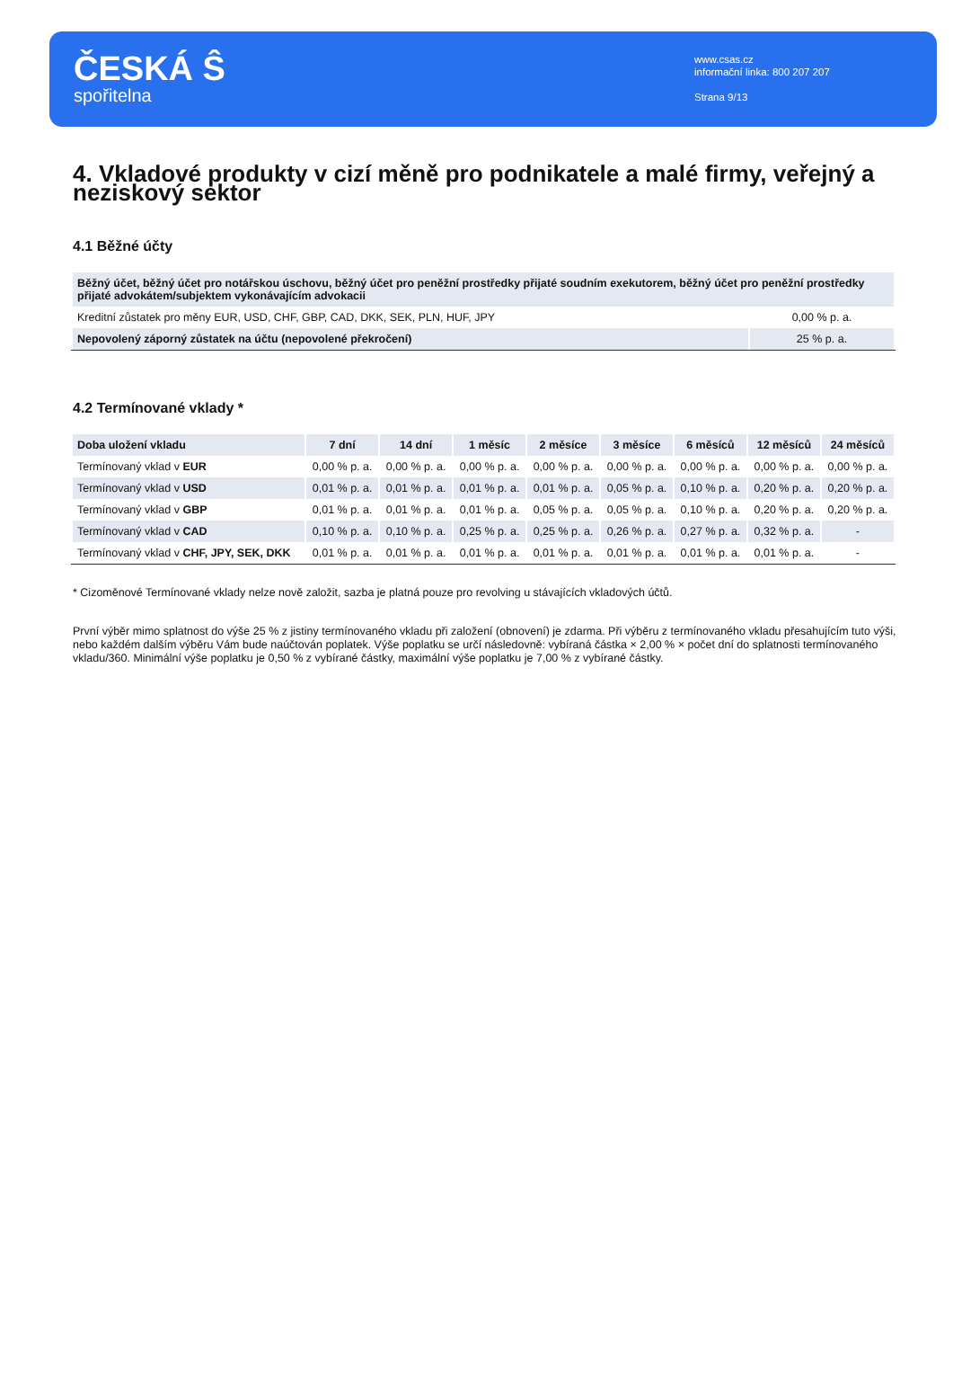ČESKÁ Ŝ
spořitelna
www.csas.cz
informační linka: 800 207 207
Strana 9/13
4. Vkladové produkty v cizí měně pro podnikatele a malé firmy, veřejný a neziskový sektor
4.1 Běžné účty
| Běžný účet, běžný účet pro notářskou úschovu, běžný účet pro peněžní prostředky přijaté soudním exekutorem, běžný účet pro peněžní prostředky přijaté advokátem/subjektem vykonávajícím advokacii | |
| --- | --- |
| Kreditní zůstatek pro měny EUR, USD, CHF, GBP, CAD, DKK, SEK, PLN, HUF, JPY | 0,00 % p. a. |
| Nepovolený záporný zůstatek na účtu (nepovolené překročení) | 25 % p. a. |
4.2 Termínované vklady *
| Doba uložení vkladu | 7 dní | 14 dní | 1 měsíc | 2 měsíce | 3 měsíce | 6 měsíců | 12 měsíců | 24 měsíců |
| --- | --- | --- | --- | --- | --- | --- | --- | --- |
| Termínovaný vklad v EUR | 0,00 % p. a. | 0,00 % p. a. | 0,00 % p. a. | 0,00 % p. a. | 0,00 % p. a. | 0,00 % p. a. | 0,00 % p. a. | 0,00 % p. a. |
| Termínovaný vklad v USD | 0,01 % p. a. | 0,01 % p. a. | 0,01 % p. a. | 0,01 % p. a. | 0,05 % p. a. | 0,10 % p. a. | 0,20 % p. a. | 0,20 % p. a. |
| Termínovaný vklad v GBP | 0,01 % p. a. | 0,01 % p. a. | 0,01 % p. a. | 0,05 % p. a. | 0,05 % p. a. | 0,10 % p. a. | 0,20 % p. a. | 0,20 % p. a. |
| Termínovaný vklad v CAD | 0,10 % p. a. | 0,10 % p. a. | 0,25 % p. a. | 0,25 % p. a. | 0,26 % p. a. | 0,27 % p. a. | 0,32 % p. a. | - |
| Termínovaný vklad v CHF, JPY, SEK, DKK | 0,01 % p. a. | 0,01 % p. a. | 0,01 % p. a. | 0,01 % p. a. | 0,01 % p. a. | 0,01 % p. a. | 0,01 % p. a. | - |
* Cizoměnové Termínované vklady nelze nově založit, sazba je platná pouze pro revolving u stávajících vkladových účtů.
První výběr mimo splatnost do výše 25 % z jistiny termínovaného vkladu při založení (obnovení) je zdarma. Při výběru z termínovaného vkladu přesahujícím tuto výši, nebo každém dalším výběru Vám bude naúčtován poplatek. Výše poplatku se určí následovně: vybíraná částka × 2,00 % × počet dní do splatnosti termínovaného vkladu/360. Minimální výše poplatku je 0,50 % z vybírané částky, maximální výše poplatku je 7,00 % z vybírané částky.